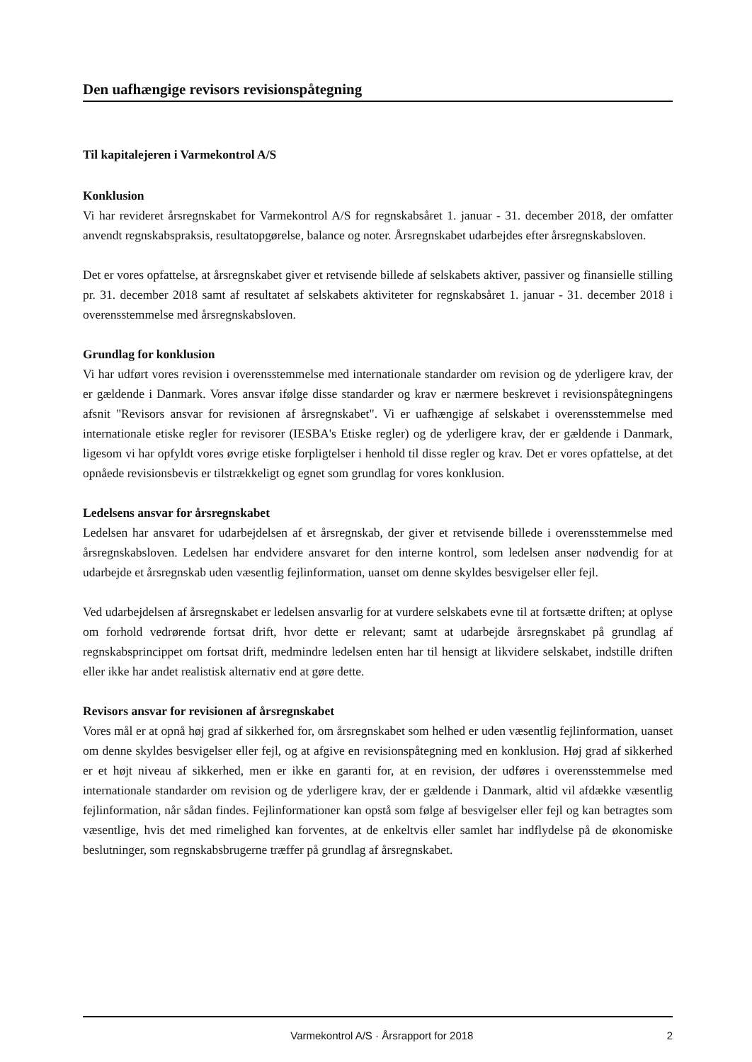Den uafhængige revisors revisionspåtegning
Til kapitalejeren i Varmekontrol A/S
Konklusion
Vi har revideret årsregnskabet for Varmekontrol A/S for regnskabsåret 1. januar - 31. december 2018, der omfatter anvendt regnskabspraksis, resultatopgørelse, balance og noter. Årsregnskabet udarbejdes efter årsregnskabsloven.
Det er vores opfattelse, at årsregnskabet giver et retvisende billede af selskabets aktiver, passiver og finansielle stilling pr. 31. december 2018 samt af resultatet af selskabets aktiviteter for regnskabsåret 1. januar - 31. december 2018 i overensstemmelse med årsregnskabsloven.
Grundlag for konklusion
Vi har udført vores revision i overensstemmelse med internationale standarder om revision og de yderligere krav, der er gældende i Danmark. Vores ansvar ifølge disse standarder og krav er nærmere beskrevet i revisionspåtegningens afsnit "Revisors ansvar for revisionen af årsregnskabet". Vi er uafhængige af selskabet i overensstemmelse med internationale etiske regler for revisorer (IESBA's Etiske regler) og de yderligere krav, der er gældende i Danmark, ligesom vi har opfyldt vores øvrige etiske forpligtelser i henhold til disse regler og krav. Det er vores opfattelse, at det opnåede revisionsbevis er tilstrækkeligt og egnet som grundlag for vores konklusion.
Ledelsens ansvar for årsregnskabet
Ledelsen har ansvaret for udarbejdelsen af et årsregnskab, der giver et retvisende billede i overensstemmelse med årsregnskabsloven. Ledelsen har endvidere ansvaret for den interne kontrol, som ledelsen anser nødvendig for at udarbejde et årsregnskab uden væsentlig fejlinformation, uanset om denne skyldes besvigelser eller fejl.
Ved udarbejdelsen af årsregnskabet er ledelsen ansvarlig for at vurdere selskabets evne til at fortsætte driften; at oplyse om forhold vedrørende fortsat drift, hvor dette er relevant; samt at udarbejde årsregnskabet på grundlag af regnskabsprincippet om fortsat drift, medmindre ledelsen enten har til hensigt at likvidere selskabet, indstille driften eller ikke har andet realistisk alternativ end at gøre dette.
Revisors ansvar for revisionen af årsregnskabet
Vores mål er at opnå høj grad af sikkerhed for, om årsregnskabet som helhed er uden væsentlig fejlinformation, uanset om denne skyldes besvigelser eller fejl, og at afgive en revisionspåtegning med en konklusion. Høj grad af sikkerhed er et højt niveau af sikkerhed, men er ikke en garanti for, at en revision, der udføres i overensstemmelse med internationale standarder om revision og de yderligere krav, der er gældende i Danmark, altid vil afdække væsentlig fejlinformation, når sådan findes. Fejlinformationer kan opstå som følge af besvigelser eller fejl og kan betragtes som væsentlige, hvis det med rimelighed kan forventes, at de enkeltvis eller samlet har indflydelse på de økonomiske beslutninger, som regnskabsbrugerne træffer på grundlag af årsregnskabet.
Varmekontrol A/S · Årsrapport for 2018 2